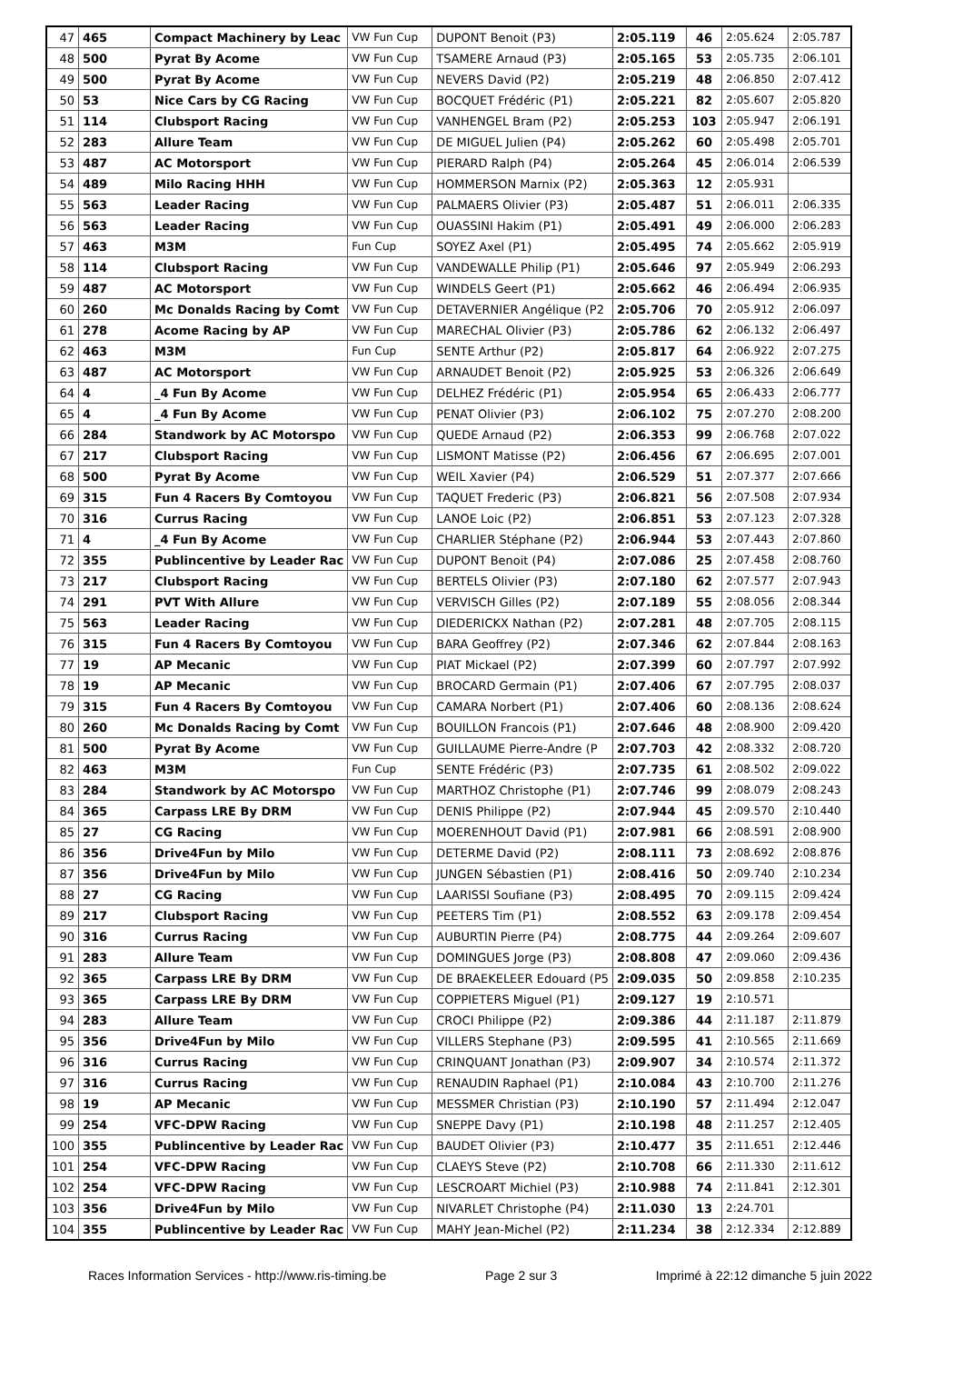| 47 | 465 | Compact Machinery by Leac | VW Fun Cup | DUPONT Benoit (P3) | 2:05.119 | 46 | 2:05.624 | 2:05.787 |
| 48 | 500 | Pyrat By Acome | VW Fun Cup | TSAMERE Arnaud (P3) | 2:05.165 | 53 | 2:05.735 | 2:06.101 |
| 49 | 500 | Pyrat By Acome | VW Fun Cup | NEVERS David (P2) | 2:05.219 | 48 | 2:06.850 | 2:07.412 |
| 50 | 53 | Nice Cars by CG Racing | VW Fun Cup | BOCQUET Frédéric (P1) | 2:05.221 | 82 | 2:05.607 | 2:05.820 |
| 51 | 114 | Clubsport Racing | VW Fun Cup | VANHENGEL Bram (P2) | 2:05.253 | 103 | 2:05.947 | 2:06.191 |
| 52 | 283 | Allure Team | VW Fun Cup | DE MIGUEL Julien (P4) | 2:05.262 | 60 | 2:05.498 | 2:05.701 |
| 53 | 487 | AC Motorsport | VW Fun Cup | PIERARD Ralph (P4) | 2:05.264 | 45 | 2:06.014 | 2:06.539 |
| 54 | 489 | Milo Racing HHH | VW Fun Cup | HOMMERSON Marnix (P2) | 2:05.363 | 12 | 2:05.931 | |
| 55 | 563 | Leader Racing | VW Fun Cup | PALMAERS Olivier (P3) | 2:05.487 | 51 | 2:06.011 | 2:06.335 |
| 56 | 563 | Leader Racing | VW Fun Cup | OUASSINI Hakim (P1) | 2:05.491 | 49 | 2:06.000 | 2:06.283 |
| 57 | 463 | M3M | Fun Cup | SOYEZ Axel (P1) | 2:05.495 | 74 | 2:05.662 | 2:05.919 |
| 58 | 114 | Clubsport Racing | VW Fun Cup | VANDEWALLE Philip (P1) | 2:05.646 | 97 | 2:05.949 | 2:06.293 |
| 59 | 487 | AC Motorsport | VW Fun Cup | WINDELS Geert (P1) | 2:05.662 | 46 | 2:06.494 | 2:06.935 |
| 60 | 260 | Mc Donalds Racing by Comt | VW Fun Cup | DETAVERNIER Angélique (P2 | 2:05.706 | 70 | 2:05.912 | 2:06.097 |
| 61 | 278 | Acome Racing by AP | VW Fun Cup | MARECHAL Olivier (P3) | 2:05.786 | 62 | 2:06.132 | 2:06.497 |
| 62 | 463 | M3M | Fun Cup | SENTE Arthur (P2) | 2:05.817 | 64 | 2:06.922 | 2:07.275 |
| 63 | 487 | AC Motorsport | VW Fun Cup | ARNAUDET Benoit (P2) | 2:05.925 | 53 | 2:06.326 | 2:06.649 |
| 64 | 4 | _4 Fun By Acome | VW Fun Cup | DELHEZ Frédéric (P1) | 2:05.954 | 65 | 2:06.433 | 2:06.777 |
| 65 | 4 | _4 Fun By Acome | VW Fun Cup | PENAT Olivier (P3) | 2:06.102 | 75 | 2:07.270 | 2:08.200 |
| 66 | 284 | Standwork by AC Motorspo | VW Fun Cup | QUEDE Arnaud (P2) | 2:06.353 | 99 | 2:06.768 | 2:07.022 |
| 67 | 217 | Clubsport Racing | VW Fun Cup | LISMONT Matisse (P2) | 2:06.456 | 67 | 2:06.695 | 2:07.001 |
| 68 | 500 | Pyrat By Acome | VW Fun Cup | WEIL Xavier (P4) | 2:06.529 | 51 | 2:07.377 | 2:07.666 |
| 69 | 315 | Fun 4 Racers By Comtoyou | VW Fun Cup | TAQUET Frederic (P3) | 2:06.821 | 56 | 2:07.508 | 2:07.934 |
| 70 | 316 | Currus Racing | VW Fun Cup | LANOE Loic (P2) | 2:06.851 | 53 | 2:07.123 | 2:07.328 |
| 71 | 4 | _4 Fun By Acome | VW Fun Cup | CHARLIER Stéphane (P2) | 2:06.944 | 53 | 2:07.443 | 2:07.860 |
| 72 | 355 | Publincentive by Leader Rac | VW Fun Cup | DUPONT Benoit (P4) | 2:07.086 | 25 | 2:07.458 | 2:08.760 |
| 73 | 217 | Clubsport Racing | VW Fun Cup | BERTELS Olivier (P3) | 2:07.180 | 62 | 2:07.577 | 2:07.943 |
| 74 | 291 | PVT With Allure | VW Fun Cup | VERVISCH Gilles (P2) | 2:07.189 | 55 | 2:08.056 | 2:08.344 |
| 75 | 563 | Leader Racing | VW Fun Cup | DIEDERICKX Nathan (P2) | 2:07.281 | 48 | 2:07.705 | 2:08.115 |
| 76 | 315 | Fun 4 Racers By Comtoyou | VW Fun Cup | BARA Geoffrey (P2) | 2:07.346 | 62 | 2:07.844 | 2:08.163 |
| 77 | 19 | AP Mecanic | VW Fun Cup | PIAT Mickael (P2) | 2:07.399 | 60 | 2:07.797 | 2:07.992 |
| 78 | 19 | AP Mecanic | VW Fun Cup | BROCARD Germain (P1) | 2:07.406 | 67 | 2:07.795 | 2:08.037 |
| 79 | 315 | Fun 4 Racers By Comtoyou | VW Fun Cup | CAMARA Norbert (P1) | 2:07.406 | 60 | 2:08.136 | 2:08.624 |
| 80 | 260 | Mc Donalds Racing by Comt | VW Fun Cup | BOUILLON Francois (P1) | 2:07.646 | 48 | 2:08.900 | 2:09.420 |
| 81 | 500 | Pyrat By Acome | VW Fun Cup | GUILLAUME Pierre-Andre (P | 2:07.703 | 42 | 2:08.332 | 2:08.720 |
| 82 | 463 | M3M | Fun Cup | SENTE Frédéric (P3) | 2:07.735 | 61 | 2:08.502 | 2:09.022 |
| 83 | 284 | Standwork by AC Motorspo | VW Fun Cup | MARTHOZ Christophe (P1) | 2:07.746 | 99 | 2:08.079 | 2:08.243 |
| 84 | 365 | Carpass LRE By DRM | VW Fun Cup | DENIS Philippe (P2) | 2:07.944 | 45 | 2:09.570 | 2:10.440 |
| 85 | 27 | CG Racing | VW Fun Cup | MOERENHOUT David (P1) | 2:07.981 | 66 | 2:08.591 | 2:08.900 |
| 86 | 356 | Drive4Fun by Milo | VW Fun Cup | DETERME David (P2) | 2:08.111 | 73 | 2:08.692 | 2:08.876 |
| 87 | 356 | Drive4Fun by Milo | VW Fun Cup | JUNGEN Sébastien (P1) | 2:08.416 | 50 | 2:09.740 | 2:10.234 |
| 88 | 27 | CG Racing | VW Fun Cup | LAARISSI Soufiane (P3) | 2:08.495 | 70 | 2:09.115 | 2:09.424 |
| 89 | 217 | Clubsport Racing | VW Fun Cup | PEETERS Tim (P1) | 2:08.552 | 63 | 2:09.178 | 2:09.454 |
| 90 | 316 | Currus Racing | VW Fun Cup | AUBURTIN Pierre (P4) | 2:08.775 | 44 | 2:09.264 | 2:09.607 |
| 91 | 283 | Allure Team | VW Fun Cup | DOMINGUES Jorge (P3) | 2:08.808 | 47 | 2:09.060 | 2:09.436 |
| 92 | 365 | Carpass LRE By DRM | VW Fun Cup | DE BRAEKELEER Edouard (P5 | 2:09.035 | 50 | 2:09.858 | 2:10.235 |
| 93 | 365 | Carpass LRE By DRM | VW Fun Cup | COPPIETERS Miguel (P1) | 2:09.127 | 19 | 2:10.571 | |
| 94 | 283 | Allure Team | VW Fun Cup | CROCI Philippe (P2) | 2:09.386 | 44 | 2:11.187 | 2:11.879 |
| 95 | 356 | Drive4Fun by Milo | VW Fun Cup | VILLERS Stephane (P3) | 2:09.595 | 41 | 2:10.565 | 2:11.669 |
| 96 | 316 | Currus Racing | VW Fun Cup | CRINQUANT Jonathan (P3) | 2:09.907 | 34 | 2:10.574 | 2:11.372 |
| 97 | 316 | Currus Racing | VW Fun Cup | RENAUDIN Raphael (P1) | 2:10.084 | 43 | 2:10.700 | 2:11.276 |
| 98 | 19 | AP Mecanic | VW Fun Cup | MESSMER Christian (P3) | 2:10.190 | 57 | 2:11.494 | 2:12.047 |
| 99 | 254 | VFC-DPW Racing | VW Fun Cup | SNEPPE Davy (P1) | 2:10.198 | 48 | 2:11.257 | 2:12.405 |
| 100 | 355 | Publincentive by Leader Rac | VW Fun Cup | BAUDET Olivier (P3) | 2:10.477 | 35 | 2:11.651 | 2:12.446 |
| 101 | 254 | VFC-DPW Racing | VW Fun Cup | CLAEYS Steve (P2) | 2:10.708 | 66 | 2:11.330 | 2:11.612 |
| 102 | 254 | VFC-DPW Racing | VW Fun Cup | LESCROART Michiel (P3) | 2:10.988 | 74 | 2:11.841 | 2:12.301 |
| 103 | 356 | Drive4Fun by Milo | VW Fun Cup | NIVARLET Christophe (P4) | 2:11.030 | 13 | 2:24.701 | |
| 104 | 355 | Publincentive by Leader Rac | VW Fun Cup | MAHY Jean-Michel (P2) | 2:11.234 | 38 | 2:12.334 | 2:12.889 |
Races Information Services - http://www.ris-timing.be Page 2 sur 3 Imprimé à 22:12 dimanche 5 juin 2022